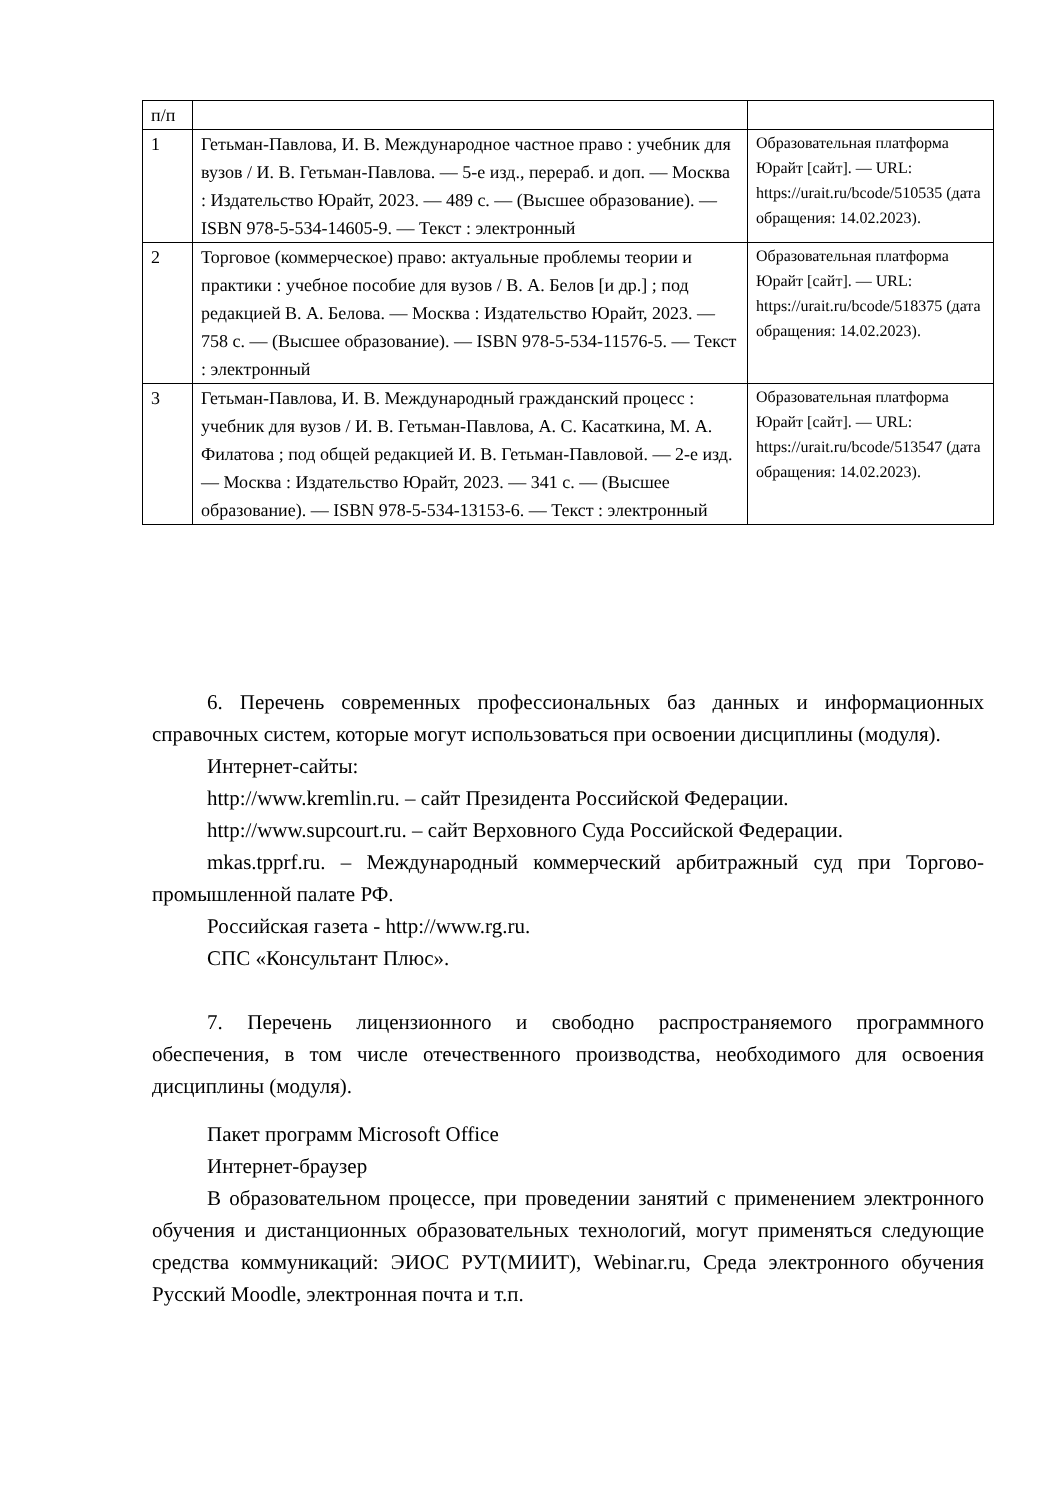| п/п | | |
| 1 | Гетьман-Павлова, И. В. Международное частное право : учебник для вузов / И. В. Гетьман-Павлова. — 5-е изд., перераб. и доп. — Москва : Издательство Юрайт, 2023. — 489 с. — (Высшее образование). — ISBN 978-5-534-14605-9. — Текст : электронный | Образовательная платформа Юрайт [сайт]. — URL: https://urait.ru/bcode/510535 (дата обращения: 14.02.2023). |
| 2 | Торговое (коммерческое) право: актуальные проблемы теории и практики : учебное пособие для вузов / В. А. Белов [и др.] ; под редакцией В. А. Белова. — Москва : Издательство Юрайт, 2023. — 758 с. — (Высшее образование). — ISBN 978-5-534-11576-5. — Текст : электронный | Образовательная платформа Юрайт [сайт]. — URL: https://urait.ru/bcode/518375 (дата обращения: 14.02.2023). |
| 3 | Гетьман-Павлова, И. В. Международный гражданский процесс : учебник для вузов / И. В. Гетьман-Павлова, А. С. Касаткина, М. А. Филатова ; под общей редакцией И. В. Гетьман-Павловой. — 2-е изд. — Москва : Издательство Юрайт, 2023. — 341 с. — (Высшее образование). — ISBN 978-5-534-13153-6. — Текст : электронный | Образовательная платформа Юрайт [сайт]. — URL: https://urait.ru/bcode/513547 (дата обращения: 14.02.2023). |
6. Перечень современных профессиональных баз данных и информационных справочных систем, которые могут использоваться при освоении дисциплины (модуля).
Интернет-сайты:
http://www.kremlin.ru. – сайт Президента Российской Федерации.
http://www.supcourt.ru. – сайт Верховного Суда Российской Федерации.
mkas.tpprf.ru. – Международный коммерческий арбитражный суд при Торгово-промышленной палате РФ.
Российская газета - http://www.rg.ru.
СПС «Консультант Плюс».
7. Перечень лицензионного и свободно распространяемого программного обеспечения, в том числе отечественного производства, необходимого для освоения дисциплины (модуля).
Пакет программ Microsoft Office
Интернет-браузер
В образовательном процессе, при проведении занятий с применением электронного обучения и дистанционных образовательных технологий, могут применяться следующие средства коммуникаций: ЭИОС РУТ(МИИТ), Webinar.ru, Среда электронного обучения Русский Moodle, электронная почта и т.п.